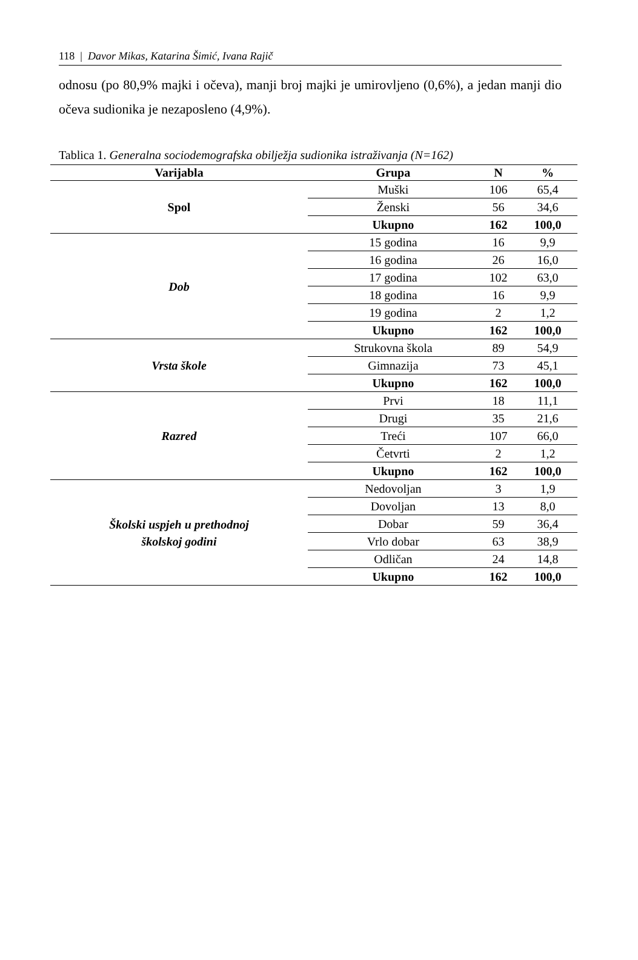118 | Davor Mikas, Katarina Šimić, Ivana Rajič
odnosu (po 80,9% majki i očeva), manji broj majki je umirovljeno (0,6%), a jedan manji dio očeva sudionika je nezaposleno (4,9%).
Tablica 1. Generalna sociodemografska obilježja sudionika istraživanja (N=162)
| Varijabla | Grupa | N | % |
| --- | --- | --- | --- |
| Spol | Muški | 106 | 65,4 |
| | Ženski | 56 | 34,6 |
| | Ukupno | 162 | 100,0 |
| Dob | 15 godina | 16 | 9,9 |
| | 16 godina | 26 | 16,0 |
| | 17 godina | 102 | 63,0 |
| | 18 godina | 16 | 9,9 |
| | 19 godina | 2 | 1,2 |
| | Ukupno | 162 | 100,0 |
| Vrsta škole | Strukovna škola | 89 | 54,9 |
| | Gimnazija | 73 | 45,1 |
| | Ukupno | 162 | 100,0 |
| Razred | Prvi | 18 | 11,1 |
| | Drugi | 35 | 21,6 |
| | Treći | 107 | 66,0 |
| | Četvrti | 2 | 1,2 |
| | Ukupno | 162 | 100,0 |
| Školski uspjeh u prethodnoj školskoj godini | Nedovoljan | 3 | 1,9 |
| | Dovoljan | 13 | 8,0 |
| | Dobar | 59 | 36,4 |
| | Vrlo dobar | 63 | 38,9 |
| | Odličan | 24 | 14,8 |
| | Ukupno | 162 | 100,0 |